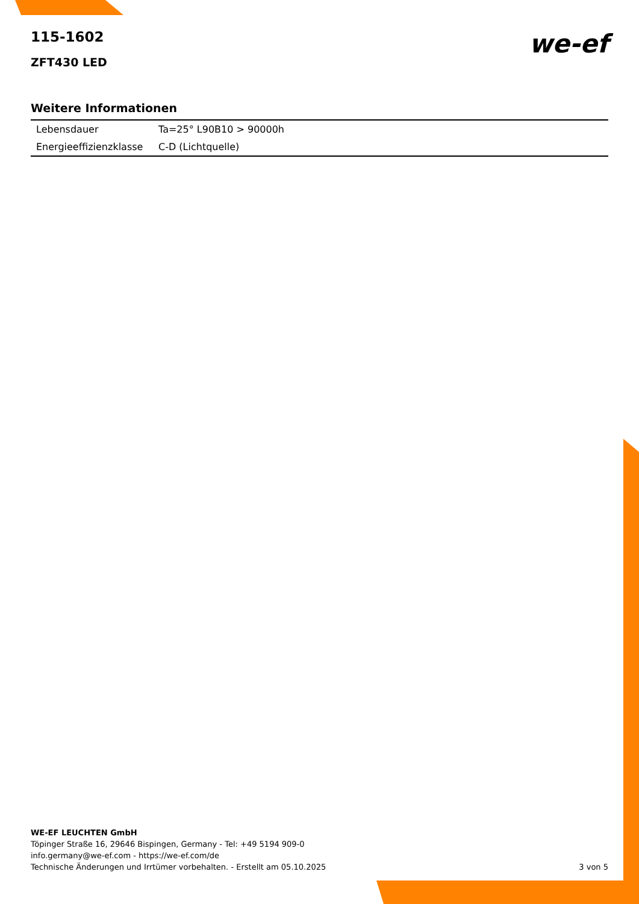we-ef
115-1602
ZFT430 LED
Weitere Informationen
| Lebensdauer | Ta=25° L90B10 > 90000h |
| Energieeffizienzklasse | C-D (Lichtquelle) |
WE-EF LEUCHTEN GmbH
Töpinger Straße 16, 29646 Bispingen, Germany - Tel: +49 5194 909-0
info.germany@we-ef.com - https://we-ef.com/de
Technische Änderungen und Irrtümer vorbehalten. - Erstellt am 05.10.2025 3 von 5